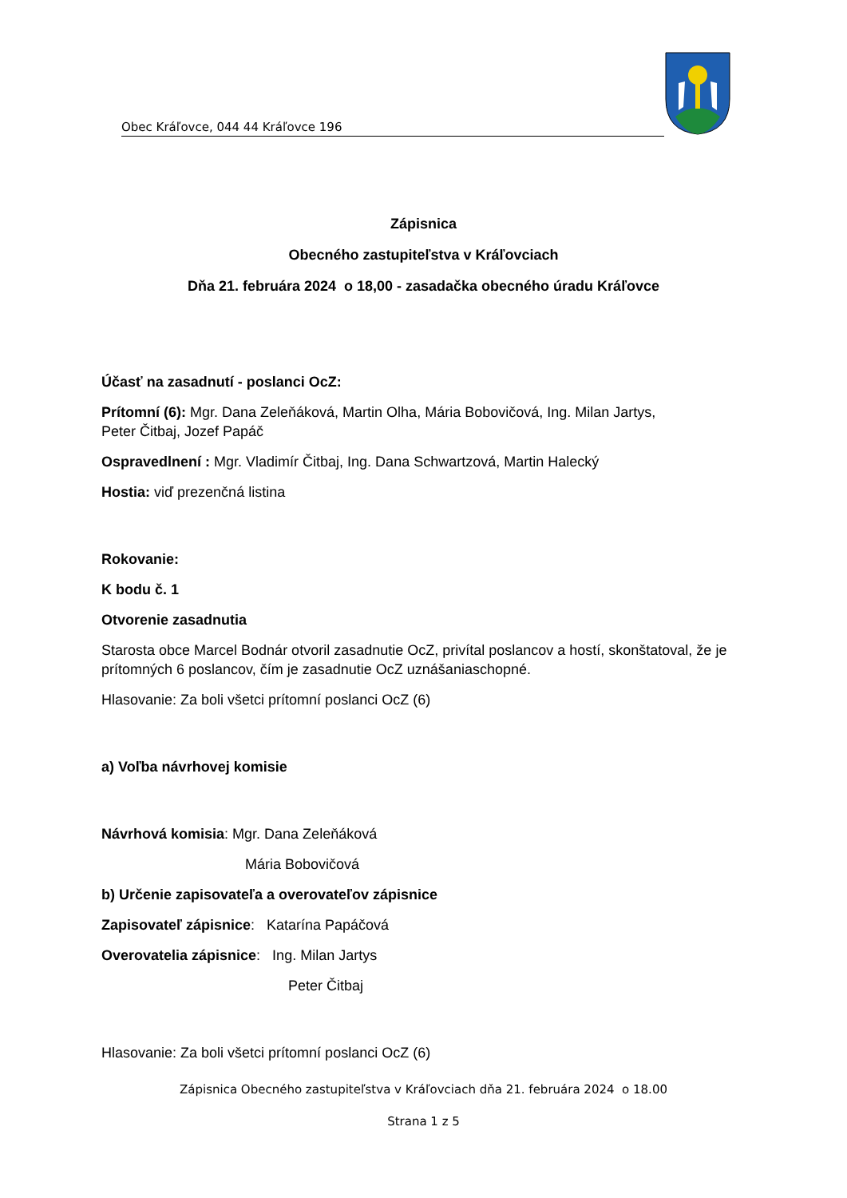Obec Kráľovce, 044 44 Kráľovce 196
Zápisnica
Obecného zastupiteľstva v Kráľovciach
Dňa 21. februára 2024 o 18,00 - zasadačka obecného úradu Kráľovce
Účasť na zasadnutí - poslanci OcZ:
Prítomní (6): Mgr. Dana Zeleňáková, Martin Olha, Mária Bobovičová, Ing. Milan Jartys,
Peter Čitbaj, Jozef Papáč
Ospravedlnení : Mgr. Vladimír Čitbaj, Ing. Dana Schwartzová, Martin Halecký
Hostia: viď prezenčná listina
Rokovanie:
K bodu č. 1
Otvorenie zasadnutia
Starosta obce Marcel Bodnár otvoril zasadnutie OcZ, privítal poslancov a hostí, skonštatoval, že je prítomných 6 poslancov, čím je zasadnutie OcZ uznášaniaschopné.
Hlasovanie: Za boli všetci prítomní poslanci OcZ (6)
a) Voľba návrhovej komisie
Návrhová komisia: Mgr. Dana Zeleňáková
Mária Bobovičová
b) Určenie zapisovateľa a overovateľov zápisnice
Zapisovateľ zápisnice: Katarína Papáčová
Overovatelia zápisnice: Ing. Milan Jartys
Peter Čitbaj
Hlasovanie: Za boli všetci prítomní poslanci OcZ (6)
Zápisnica Obecného zastupiteľstva v Kráľovciach dňa 21. februára 2024 o 18.00
Strana 1 z 5